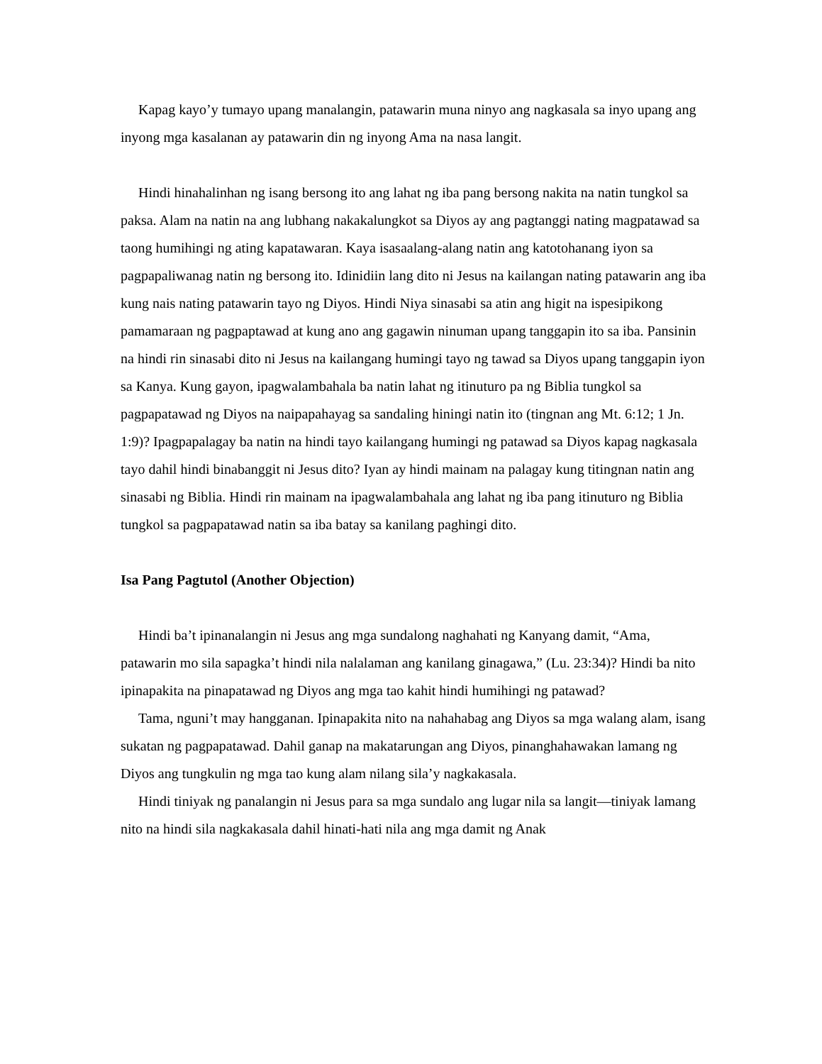Kapag kayo’y tumayo upang manalangin, patawarin muna ninyo ang nagkasala sa inyo upang ang inyong mga kasalanan ay patawarin din ng inyong Ama na nasa langit.
Hindi hinahalinhan ng isang bersong ito ang lahat ng iba pang bersong nakita na natin tungkol sa paksa. Alam na natin na ang lubhang nakakalungkot sa Diyos ay ang pagtanggi nating magpatawad sa taong humihingi ng ating kapatawaran. Kaya isasaalang-alang natin ang katotohanang iyon sa pagpapaliwanag natin ng bersong ito. Idinidiin lang dito ni Jesus na kailangan nating patawarin ang iba kung nais nating patawarin tayo ng Diyos. Hindi Niya sinasabi sa atin ang higit na ispesipikong pamamaraan ng pagpaptawad at kung ano ang gagawin ninuman upang tanggapin ito sa iba. Pansinin na hindi rin sinasabi dito ni Jesus na kailangang humingi tayo ng tawad sa Diyos upang tanggapin iyon sa Kanya. Kung gayon, ipagwalambahala ba natin lahat ng itinuturo pa ng Biblia tungkol sa pagpapatawad ng Diyos na naipapahayag sa sandaling hiningi natin ito (tingnan ang Mt. 6:12; 1 Jn. 1:9)? Ipagpapalagay ba natin na hindi tayo kailangang humingi ng patawad sa Diyos kapag nagkasala tayo dahil hindi binabanggit ni Jesus dito? Iyan ay hindi mainam na palagay kung titingnan natin ang sinasabi ng Biblia. Hindi rin mainam na ipagwalambahala ang lahat ng iba pang itinuturo ng Biblia tungkol sa pagpapatawad natin sa iba batay sa kanilang paghingi dito.
Isa Pang Pagtutol (Another Objection)
Hindi ba’t ipinanalangin ni Jesus ang mga sundalong naghahati ng Kanyang damit, “Ama, patawarin mo sila sapagka’t hindi nila nalalaman ang kanilang ginagawa,” (Lu. 23:34)? Hindi ba nito ipinapakita na pinapatawad ng Diyos ang mga tao kahit hindi humihingi ng patawad?
Tama, nguni’t may hangganan. Ipinapakita nito na nahahabag ang Diyos sa mga walang alam, isang sukatan ng pagpapatawad. Dahil ganap na makatarungan ang Diyos, pinanghahawakan lamang ng Diyos ang tungkulin ng mga tao kung alam nilang sila’y nagkakasala.
Hindi tiniyak ng panalangin ni Jesus para sa mga sundalo ang lugar nila sa langit—tiniyak lamang nito na hindi sila nagkakasala dahil hinati-hati nila ang mga damit ng Anak